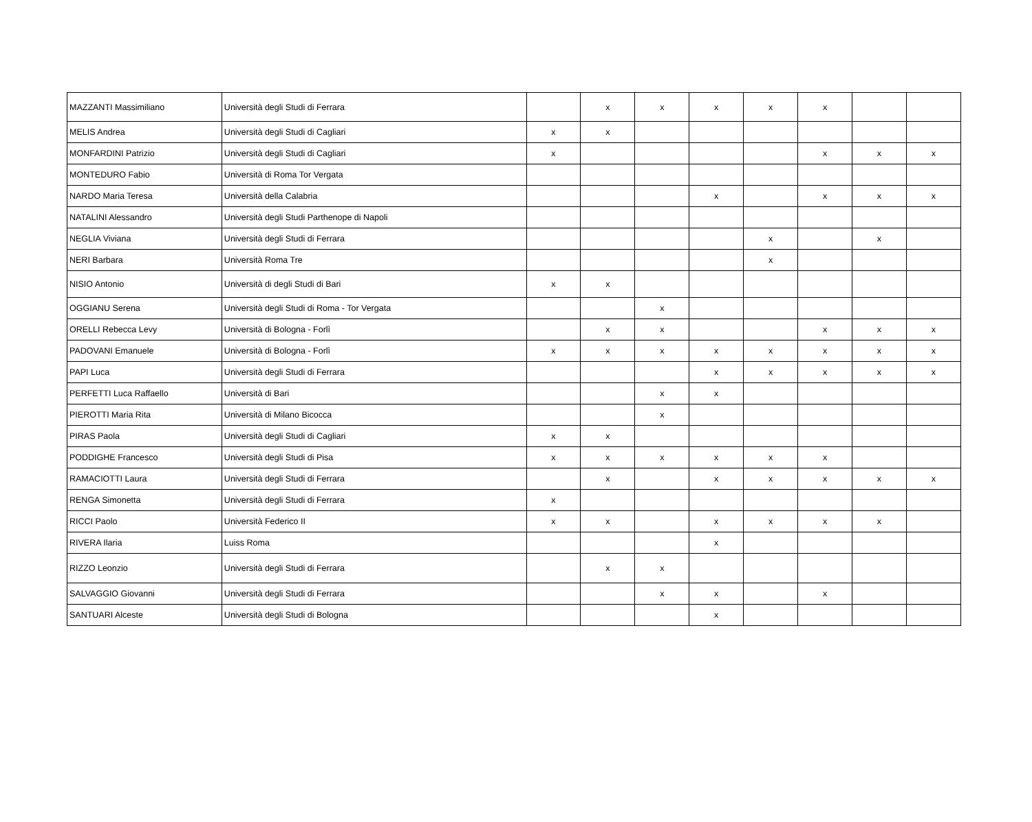| MAZZANTI Massimiliano | Università degli Studi di Ferrara | | x | x | x | x | x | | |
| MELIS Andrea | Università degli Studi di Cagliari | x | x | | | | | | |
| MONFARDINI Patrizio | Università degli Studi di Cagliari | x | | | | | x | x | x |
| MONTEDURO Fabio | Università di Roma Tor Vergata | | | | | | | | |
| NARDO Maria Teresa | Università della Calabria | | | | x | | x | x | x |
| NATALINI Alessandro | Università degli Studi Parthenope di Napoli | | | | | | | | |
| NEGLIA Viviana | Università degli Studi di Ferrara | | | | | x | | x | |
| NERI Barbara | Università Roma Tre | | | | | x | | | |
| NISIO Antonio | Università di degli Studi di Bari | x | x | | | | | | |
| OGGIANU Serena | Università degli Studi di Roma - Tor Vergata | | | x | | | | | |
| ORELLI Rebecca Levy | Università di Bologna - Forlì | | x | x | | | x | x | x |
| PADOVANI Emanuele | Università di Bologna - Forlì | x | x | x | x | x | x | x | x |
| PAPI Luca | Università degli Studi di Ferrara | | | | x | x | x | x | x |
| PERFETTI Luca Raffaello | Università di Bari | | | x | x | | | | |
| PIEROTTI Maria Rita | Università di Milano Bicocca | | | x | | | | | |
| PIRAS Paola | Università degli Studi di Cagliari | x | x | | | | | | |
| PODDIGHE Francesco | Università degli Studi di Pisa | x | x | x | x | x | x | | |
| RAMACIOTTI Laura | Università degli Studi di Ferrara | | x | | x | x | x | x | x |
| RENGA Simonetta | Università degli Studi di Ferrara | x | | | | | | | |
| RICCI Paolo | Università Federico II | x | x | | x | x | x | x | |
| RIVERA Ilaria | Luiss Roma | | | | x | | | | |
| RIZZO Leonzio | Università degli Studi di Ferrara | | x | x | | | | | |
| SALVAGGIO Giovanni | Università degli Studi di Ferrara | | | x | x | | x | | |
| SANTUARI Alceste | Università degli Studi di Bologna | | | | x | | | | |